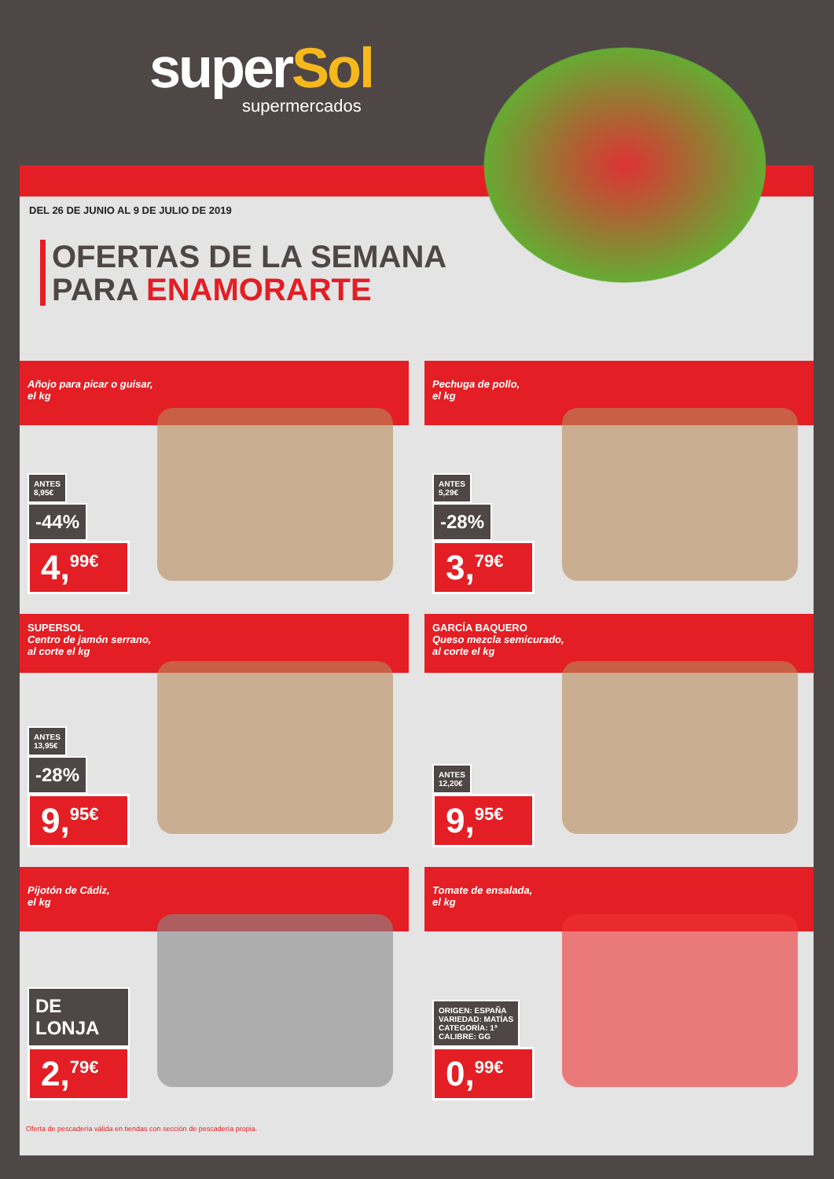superSol
supermercados
DEL 26 DE JUNIO AL 9 DE JULIO DE 2019
OFERTAS DE LA SEMANA
PARA ENAMORARTE
Añojo para picar o guisar,
el kg
ANTES
8,95€ -44%
4,<sup>99€</sup>
Pechuga de pollo,
el kg
ANTES
5,29€ -28%
3,<sup>79€</sup>
SUPERSOL
Centro de jamón serrano,
al corte el kg
ANTES
13,95€ -28%
9,<sup>95€</sup>
GARCÍA BAQUERO
Queso mezcla semicurado,
al corte el kg
ANTES
12,20€
9,<sup>95€</sup>
Pijotón de Cádiz,
el kg
DE LONJA
2,<sup>79€</sup>
Tomate de ensalada,
el kg
ORIGEN: ESPAÑA
VARIEDAD: MATÍAS
CATEGORÍA: 1ª
CALIBRE: GG
0,<sup>99€</sup>
Oferta de pescadería válida en tiendas con sección de pescadería propia.